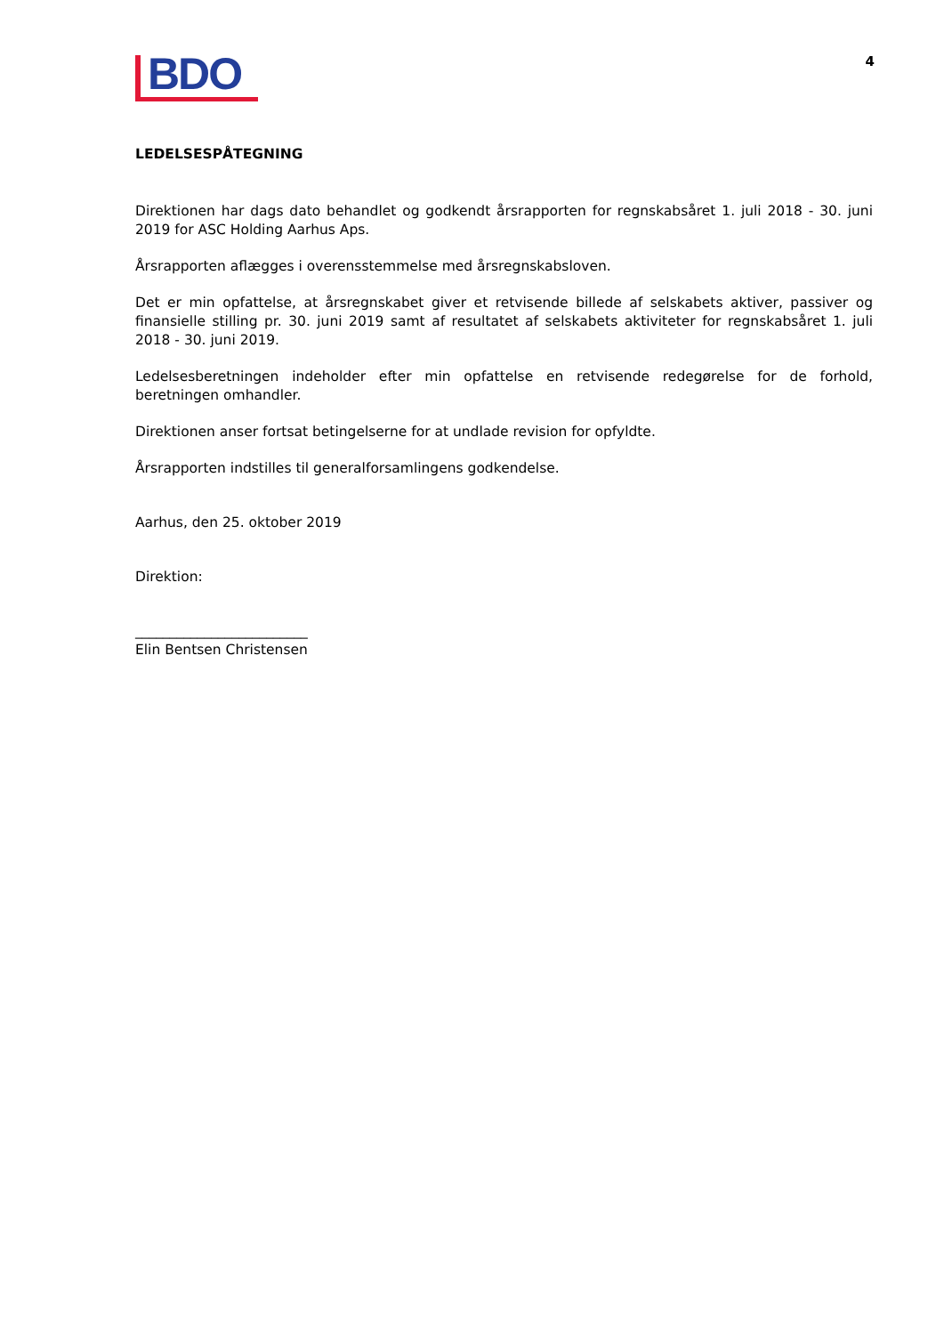BDO
4
LEDELSESPÅTEGNING
Direktionen har dags dato behandlet og godkendt årsrapporten for regnskabsåret 1. juli 2018 - 30. juni 2019 for ASC Holding Aarhus Aps.
Årsrapporten aflægges i overensstemmelse med årsregnskabsloven.
Det er min opfattelse, at årsregnskabet giver et retvisende billede af selskabets aktiver, passiver og finansielle stilling pr. 30. juni 2019 samt af resultatet af selskabets aktiviteter for regnskabsåret 1. juli 2018 - 30. juni 2019.
Ledelsesberetningen indeholder efter min opfattelse en retvisende redegørelse for de forhold, beretningen omhandler.
Direktionen anser fortsat betingelserne for at undlade revision for opfyldte.
Årsrapporten indstilles til generalforsamlingens godkendelse.
Aarhus, den 25. oktober 2019
Direktion:
_________________________
Elin Bentsen Christensen